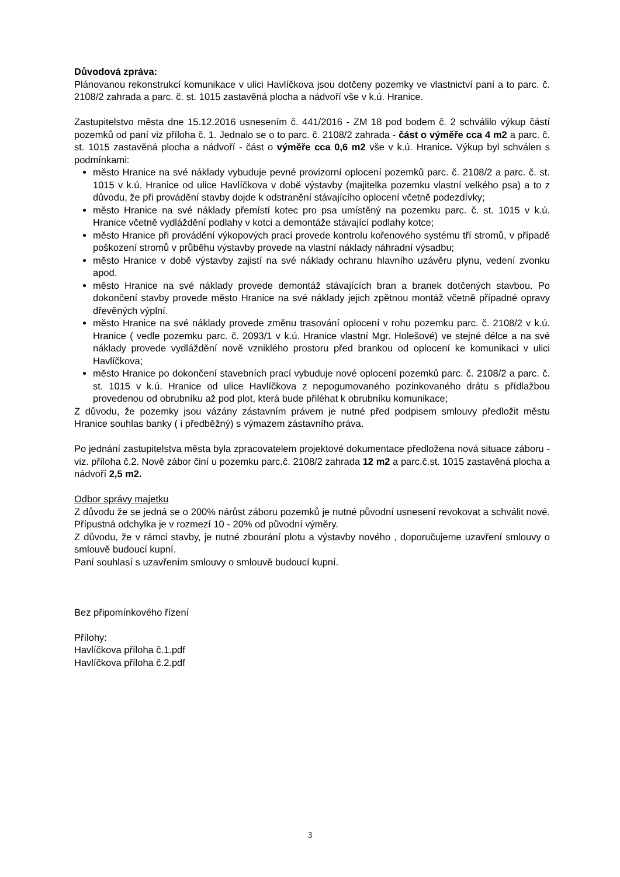Důvodová zpráva:
Plánovanou rekonstrukcí komunikace v ulici Havlíčkova jsou dotčeny pozemky ve vlastnictví paní a to parc. č. 2108/2 zahrada a parc. č. st. 1015 zastavěná plocha a nádvoří vše v k.ú. Hranice.
Zastupitelstvo města dne 15.12.2016 usnesením č. 441/2016 - ZM 18 pod bodem č. 2 schválilo výkup částí pozemků od paní viz příloha č. 1. Jednalo se o to parc. č. 2108/2 zahrada - část o výměře cca 4 m2 a parc. č. st. 1015 zastavěná plocha a nádvoří - část o výměře cca 0,6 m2 vše v k.ú. Hranice. Výkup byl schválen s podmínkami:
město Hranice na své náklady vybuduje pevné provizorní oplocení pozemků parc. č. 2108/2 a parc. č. st. 1015 v k.ú. Hranice od ulice Havlíčkova v době výstavby (majitelka pozemku vlastní velkého psa) a to z důvodu, že při provádění stavby dojde k odstranění stávajícího oplocení včetně podezdívky;
město Hranice na své náklady přemístí kotec pro psa umístěný na pozemku parc. č. st. 1015 v k.ú. Hranice včetně vydláždění podlahy v kotci a demontáže stávající podlahy kotce;
město Hranice při provádění výkopových prací provede kontrolu kořenového systému tří stromů, v případě poškození stromů v průběhu výstavby provede na vlastní náklady náhradní výsadbu;
město Hranice v době výstavby zajistí na své náklady ochranu hlavního uzávěru plynu, vedení zvonku apod.
město Hranice na své náklady provede demontáž stávajících bran a branek dotčených stavbou. Po dokončení stavby provede město Hranice na své náklady jejich zpětnou montáž včetně případné opravy dřevěných výplní.
město Hranice na své náklady provede změnu trasování oplocení v rohu pozemku parc. č. 2108/2 v k.ú. Hranice ( vedle pozemku parc. č. 2093/1 v k.ú. Hranice vlastní Mgr. Holešové) ve stejné délce a na své náklady provede vydláždění nově vzniklého prostoru před brankou od oplocení ke komunikaci v ulici Havlíčkova;
město Hranice po dokončení stavebních prací vybuduje nové oplocení pozemků parc. č. 2108/2 a parc. č. st. 1015 v k.ú. Hranice od ulice Havlíčkova z nepogumovaného pozinkovaného drátu s přídlažbou provedenou od obrubníku až pod plot, která bude přiléhat k obrubníku komunikace;
Z důvodu, že pozemky jsou vázány zástavním právem je nutné před podpisem smlouvy předložit městu Hranice souhlas banky ( i předběžný) s výmazem zástavního práva.
Po jednání zastupitelstva města byla zpracovatelem projektové dokumentace předložena nová situace záboru - viz. příloha č.2. Nově zábor činí u pozemku parc.č. 2108/2 zahrada 12 m2 a parc.č.st. 1015 zastavěná plocha a nádvoří 2,5 m2.
Odbor správy majetku
Z důvodu že se jedná se o 200% nárůst záboru pozemků je nutné původní usnesení revokovat a schválit nové. Přípustná odchylka je v rozmezí 10 - 20% od původní výměry.
Z důvodu, že v rámci stavby, je nutné zbourání plotu a výstavby nového , doporučujeme uzavření smlouvy o smlouvě budoucí kupní.
Paní souhlasí s uzavřením smlouvy o smlouvě budoucí kupní.
Bez připomínkového řízení
Přílohy:
Havlíčkova příloha č.1.pdf
Havlíčkova příloha č.2.pdf
3